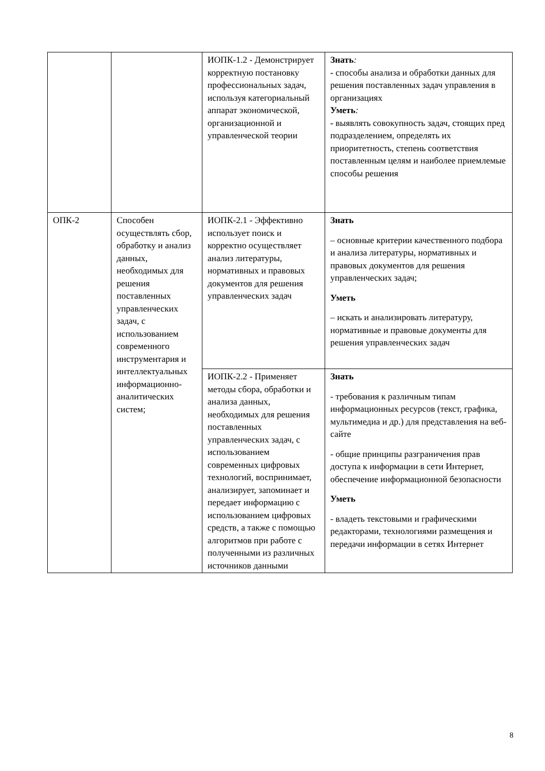| | | ИОПК-1.2 - Демонстрирует корректную постановку профессиональных задач, используя категориальный аппарат экономической, организационной и управленческой теории | Знать : - способы анализа и обработки данных для решения поставленных задач управления в организациях Уметь : - выявлять совокупность задач, стоящих пред подразделением, определять их приоритетность, степень соответствия поставленным целям и наиболее приемлемые способы решения |
| ОПК-2 | Способен осуществлять сбор, обработку и анализ данных, необходимых для решения поставленных управленческих задач, с использованием современного инструментария и интеллектуальных информационно-аналитических систем; | ИОПК-2.1 - Эффективно использует поиск и корректно осуществляет анализ литературы, нормативных и правовых документов для решения управленческих задач | Знать – основные критерии качественного подбора и анализа литературы, нормативных и правовых документов для решения управленческих задач; Уметь – искать и анализировать литературу, нормативные и правовые документы для решения управленческих задач |
| | | ИОПК-2.2 - Применяет методы сбора, обработки и анализа данных, необходимых для решения поставленных управленческих задач, с использованием современных цифровых технологий, воспринимает, анализирует, запоминает и передает информацию с использованием цифровых средств, а также с помощью алгоритмов при работе с полученными из различных источников данными | Знать - требования к различным типам информационных ресурсов (текст, графика, мультимедиа и др.) для представления на веб-сайте - общие принципы разграничения прав доступа к информации в сети Интернет, обеспечение информационной безопасности Уметь - владеть текстовыми и графическими редакторами, технологиями размещения и передачи информации в сетях Интернет |
8